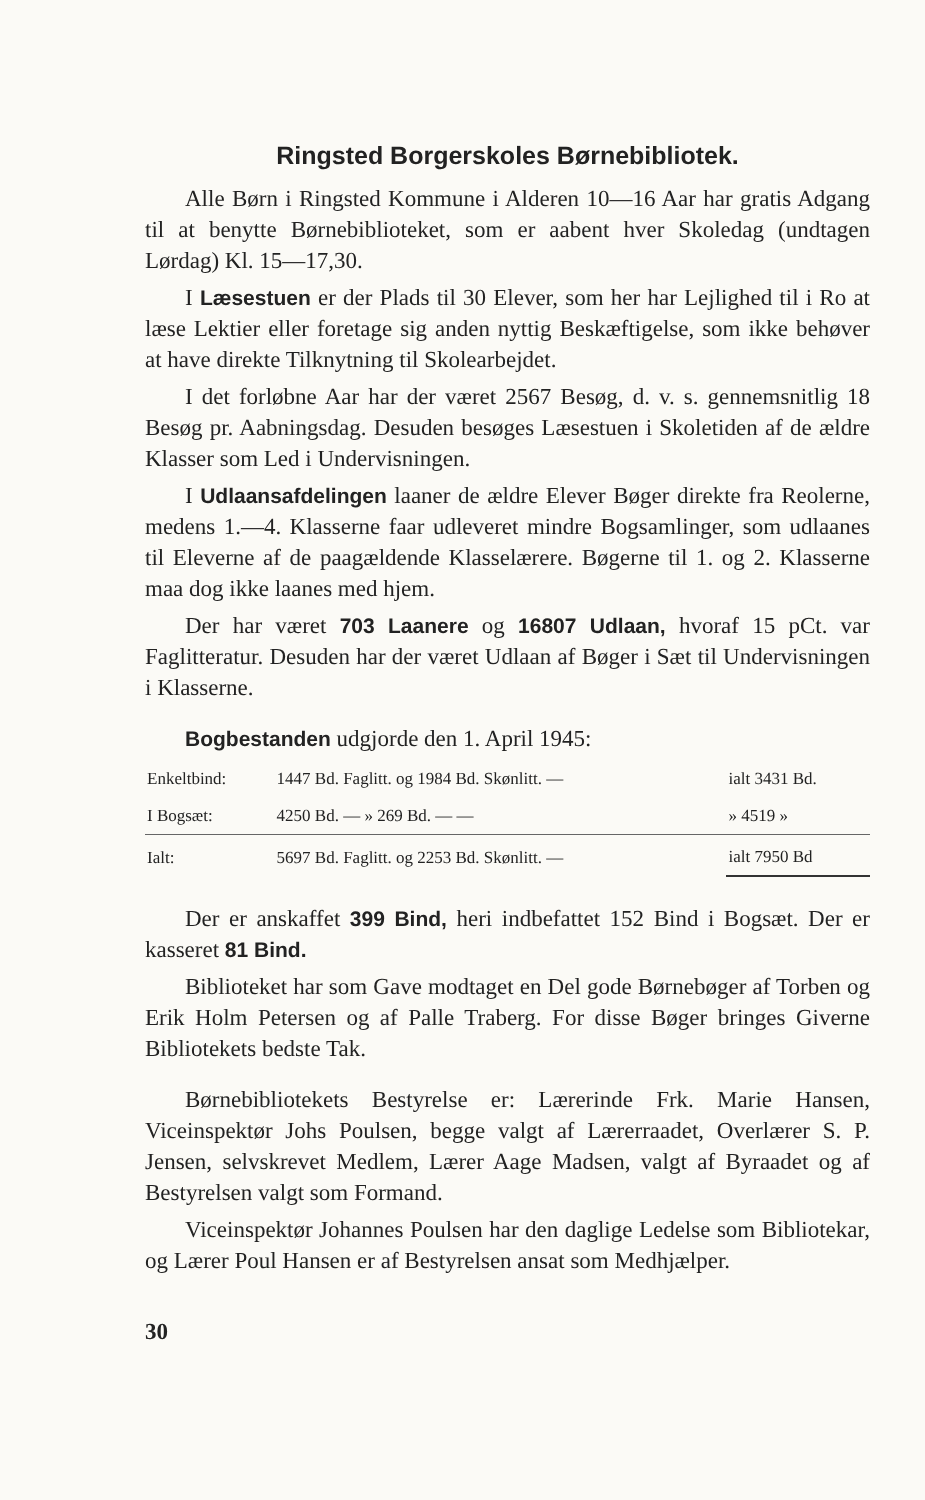Ringsted Borgerskoles Børnebibliotek.
Alle Børn i Ringsted Kommune i Alderen 10—16 Aar har gratis Adgang til at benytte Børnebiblioteket, som er aabent hver Skoledag (undtagen Lørdag) Kl. 15—17,30.
I Læsestuen er der Plads til 30 Elever, som her har Lejlighed til i Ro at læse Lektier eller foretage sig anden nyttig Beskæftigelse, som ikke behøver at have direkte Tilknytning til Skolearbejdet.
I det forløbne Aar har der været 2567 Besøg, d. v. s. gennemsnitlig 18 Besøg pr. Aabningsdag. Desuden besøges Læsestuen i Skoletiden af de ældre Klasser som Led i Undervisningen.
I Udlaansafdelingen laaner de ældre Elever Bøger direkte fra Reolerne, medens 1.—4. Klasserne faar udleveret mindre Bogsamlinger, som udlaanes til Eleverne af de paagældende Klasselærere. Bøgerne til 1. og 2. Klasserne maa dog ikke laanes med hjem.
Der har været 703 Laanere og 16807 Udlaan, hvoraf 15 pCt. var Faglitteratur. Desuden har der været Udlaan af Bøger i Sæt til Undervisningen i Klasserne.
Bogbestanden udgjorde den 1. April 1945:
| Enkeltbind: | 1447 Bd. Faglitt. og 1984 Bd. Skønlitt. — | ialt 3431 Bd. |
| I Bogsæt: | 4250 Bd. — » 269 Bd. — — | » 4519 » |
| Ialt: | 5697 Bd. Faglitt. og 2253 Bd. Skønlitt. — | ialt 7950 Bd |
Der er anskaffet 399 Bind, heri indbefattet 152 Bind i Bogsæt. Der er kasseret 81 Bind.
Biblioteket har som Gave modtaget en Del gode Børnebøger af Torben og Erik Holm Petersen og af Palle Traberg. For disse Bøger bringes Giverne Bibliotekets bedste Tak.
Børnebibliotekets Bestyrelse er: Lærerinde Frk. Marie Hansen, Viceinspektør Johs Poulsen, begge valgt af Lærerraadet, Overlærer S. P. Jensen, selvskrevet Medlem, Lærer Aage Madsen, valgt af Byraadet og af Bestyrelsen valgt som Formand.
Viceinspektør Johannes Poulsen har den daglige Ledelse som Bibliotekar, og Lærer Poul Hansen er af Bestyrelsen ansat som Medhjælper.
30